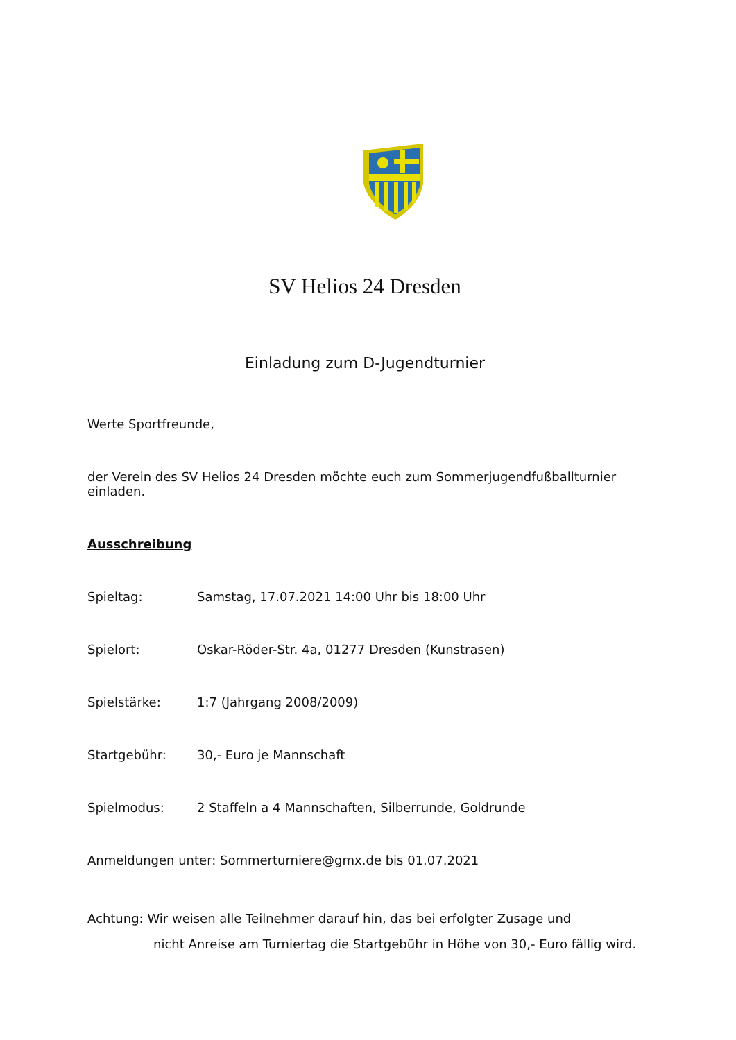SV Helios 24 Dresden
Einladung zum D-Jugendturnier
Werte Sportfreunde,
der Verein des SV Helios 24 Dresden möchte euch zum Sommerjugendfußballturnier einladen.
Ausschreibung
Spieltag: Samstag, 17.07.2021 14:00 Uhr bis 18:00 Uhr
Spielort: Oskar-Röder-Str. 4a, 01277 Dresden (Kunstrasen)
Spielstärke: 1:7 (Jahrgang 2008/2009)
Startgebühr: 30,- Euro je Mannschaft
Spielmodus: 2 Staffeln a 4 Mannschaften, Silberrunde, Goldrunde
Anmeldungen unter: Sommerturniere@gmx.de bis 01.07.2021
Achtung: Wir weisen alle Teilnehmer darauf hin, das bei erfolgter Zusage und
nicht Anreise am Turniertag die Startgebühr in Höhe von 30,- Euro fällig wird.